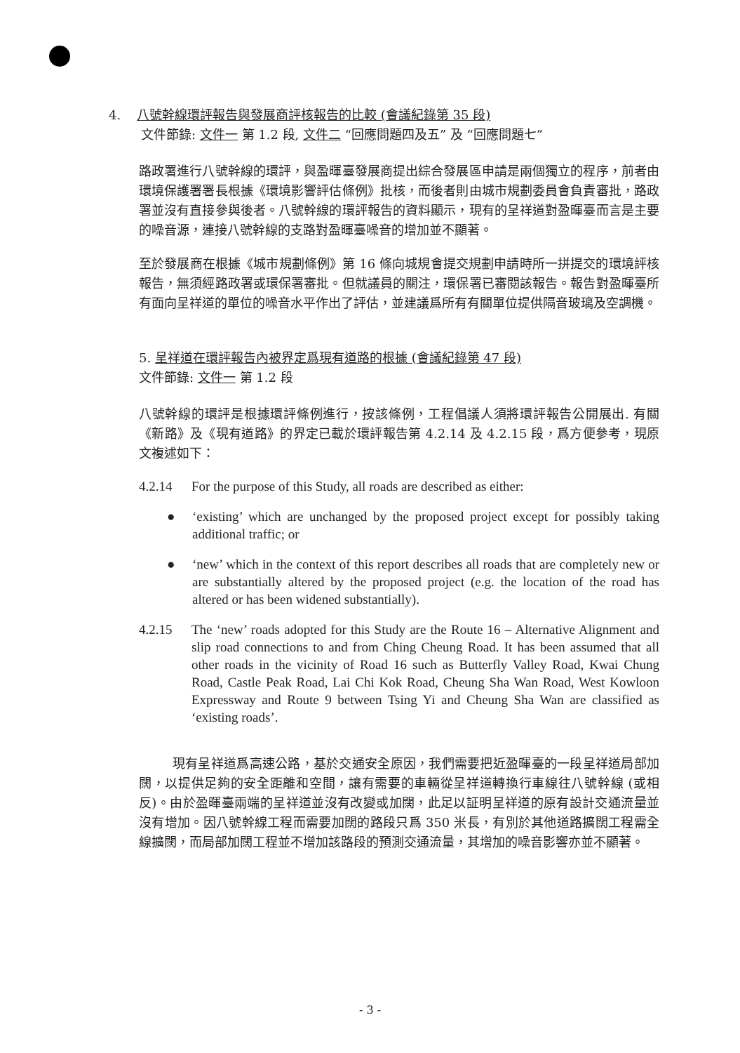4. 八號幹線環評報告與發展商評核報告的比較 (會議紀錄第 35 段)
文件節錄: 文件一 第 1.2 段, 文件二 “回應問題四及五” 及 “回應問題七”
路政署進行八號幹線的環評，與盈暉臺發展商提出綜合發展區申請是兩個獨立的程序，前者由環境保護署署長根據《環境影響評估條例》批核，而後者則由城市規劃委員會負責審批，路政署並沒有直接參與後者。八號幹線的環評報告的資料顯示，現有的呈祥道對盈暉臺而言是主要的噪音源，連接八號幹線的支路對盈暉臺噪音的增加並不顯著。
至於發展商在根據《城市規劃條例》第 16 條向城規會提交規劃申請時所一拼提交的環境評核報告，無須經路政署或環保署審批。但就議員的關注，環保署已審閱該報告。報告對盈暉臺所有面向呈祥道的單位的噪音水平作出了評估，並建議爲所有有關單位提供隔音玻璃及空調機。
5. 呈祥道在環評報告內被界定爲現有道路的根據 (會議紀錄第 47 段)
文件節錄: 文件一 第 1.2 段
八號幹線的環評是根據環評條例進行，按該條例，工程倡議人須將環評報告公開展出. 有關《新路》及《現有道路》的界定已載於環評報告第 4.2.14 及 4.2.15 段，爲方便參考，現原文複述如下：
4.2.14 For the purpose of this Study, all roads are described as either:
● ‘existing’ which are unchanged by the proposed project except for possibly taking additional traffic; or
● ‘new’ which in the context of this report describes all roads that are completely new or are substantially altered by the proposed project (e.g. the location of the road has altered or has been widened substantially).
4.2.15 The ‘new’ roads adopted for this Study are the Route 16 – Alternative Alignment and slip road connections to and from Ching Cheung Road. It has been assumed that all other roads in the vicinity of Road 16 such as Butterfly Valley Road, Kwai Chung Road, Castle Peak Road, Lai Chi Kok Road, Cheung Sha Wan Road, West Kowloon Expressway and Route 9 between Tsing Yi and Cheung Sha Wan are classified as ‘existing roads’.
現有呈祥道爲高速公路，基於交通安全原因，我們需要把近盈暉臺的一段呈祥道局部加闊，以提供足夠的安全距離和空間，讓有需要的車輛從呈祥道轉換行車線往八號幹線 (或相反)。由於盈暉臺兩端的呈祥道並沒有改變或加闊，此足以証明呈祥道的原有設計交通流量並沒有增加。因八號幹線工程而需要加闊的路段只爲 350 米長，有別於其他道路擴闊工程需全線擴闊，而局部加闊工程並不增加該路段的預測交通流量，其增加的噪音影響亦並不顯著。
- 3 -